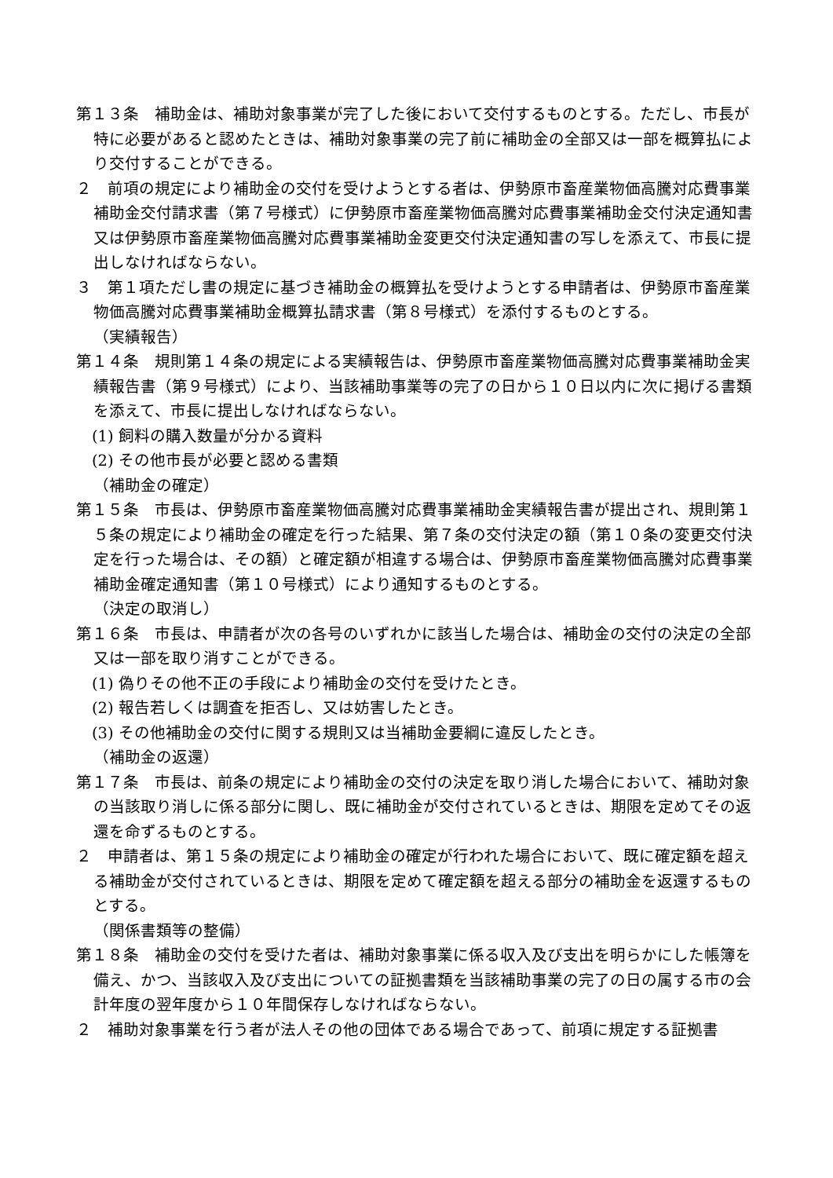第１３条　補助金は、補助対象事業が完了した後において交付するものとする。ただし、市長が特に必要があると認めたときは、補助対象事業の完了前に補助金の全部又は一部を概算払により交付することができる。
２　前項の規定により補助金の交付を受けようとする者は、伊勢原市畜産業物価高騰対応費事業補助金交付請求書（第７号様式）に伊勢原市畜産業物価高騰対応費事業補助金交付決定通知書又は伊勢原市畜産業物価高騰対応費事業補助金変更交付決定通知書の写しを添えて、市長に提出しなければならない。
３　第１項ただし書の規定に基づき補助金の概算払を受けようとする申請者は、伊勢原市畜産業物価高騰対応費事業補助金概算払請求書（第８号様式）を添付するものとする。
（実績報告）
第１４条　規則第１４条の規定による実績報告は、伊勢原市畜産業物価高騰対応費事業補助金実績報告書（第９号様式）により、当該補助事業等の完了の日から１０日以内に次に掲げる書類を添えて、市長に提出しなければならない。
(1) 飼料の購入数量が分かる資料
(2) その他市長が必要と認める書類
（補助金の確定）
第１５条　市長は、伊勢原市畜産業物価高騰対応費事業補助金実績報告書が提出され、規則第１５条の規定により補助金の確定を行った結果、第７条の交付決定の額（第１０条の変更交付決定を行った場合は、その額）と確定額が相違する場合は、伊勢原市畜産業物価高騰対応費事業補助金確定通知書（第１０号様式）により通知するものとする。
（決定の取消し）
第１６条　市長は、申請者が次の各号のいずれかに該当した場合は、補助金の交付の決定の全部又は一部を取り消すことができる。
(1) 偽りその他不正の手段により補助金の交付を受けたとき。
(2) 報告若しくは調査を拒否し、又は妨害したとき。
(3) その他補助金の交付に関する規則又は当補助金要綱に違反したとき。
（補助金の返還）
第１７条　市長は、前条の規定により補助金の交付の決定を取り消した場合において、補助対象の当該取り消しに係る部分に関し、既に補助金が交付されているときは、期限を定めてその返還を命ずるものとする。
２　申請者は、第１５条の規定により補助金の確定が行われた場合において、既に確定額を超える補助金が交付されているときは、期限を定めて確定額を超える部分の補助金を返還するものとする。
（関係書類等の整備）
第１８条　補助金の交付を受けた者は、補助対象事業に係る収入及び支出を明らかにした帳簿を備え、かつ、当該収入及び支出についての証拠書類を当該補助事業の完了の日の属する市の会計年度の翌年度から１０年間保存しなければならない。
２　補助対象事業を行う者が法人その他の団体である場合であって、前項に規定する証拠書